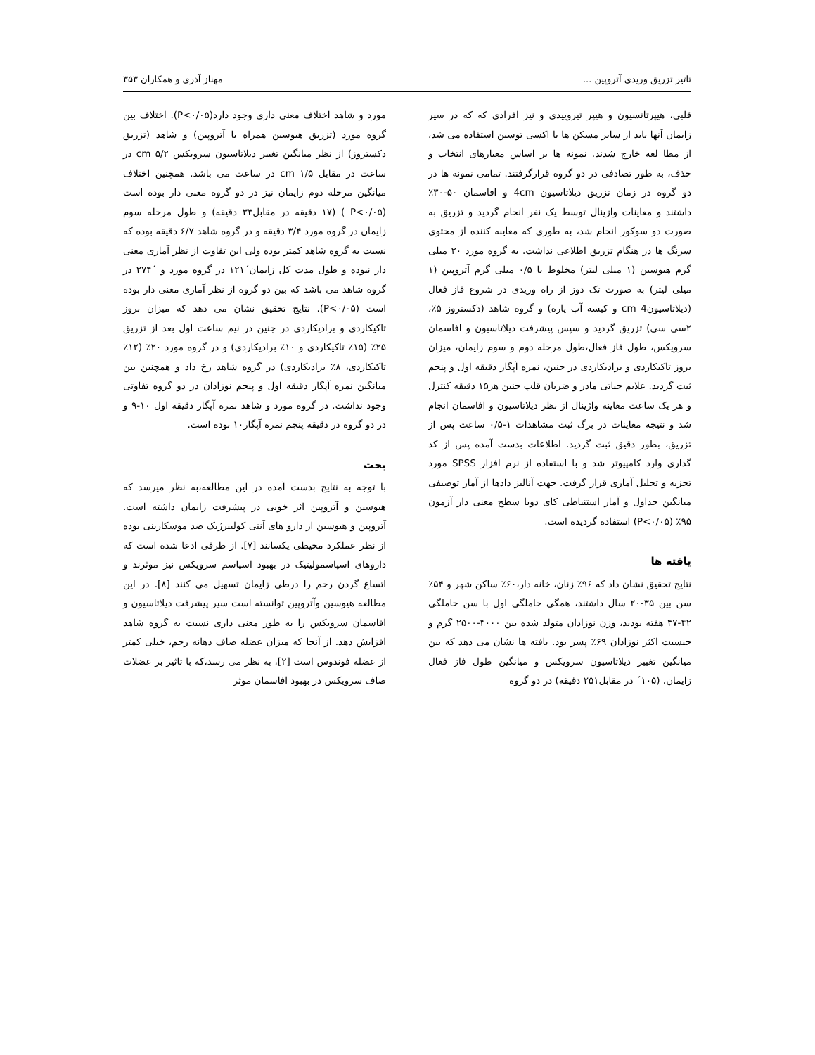تاثیر تزریق وریدی آتروپین ... مهناز آذری و همکاران ۳۵۳
قلبی، هیپرتانسیون و هیپر تیروییدی و نیز افرادی که که در سیر زایمان آنها باید از سایر مسکن ها یا اکسی توسین استفاده می شد، از مطا لعه خارج شدند. نمونه ها بر اساس معیارهای انتخاب و حذف، به طور تصادفی در دو گروه قرارگرفتند. تمامی نمونه ها در دو گروه در زمان تزریق دیلاتاسیون 4cm و افاسمان ۵۰-۳۰٪ داشتند و معاینات واژینال توسط یک نفر انجام گردید و تزریق به صورت دو سوکور انجام شد، به طوری که معاینه کننده از محتوی سرنگ ها در هنگام تزریق اطلاعی نداشت. به گروه مورد ۲۰ میلی گرم هیوسین (۱ میلی لیتر) مخلوط با ۰/۵ میلی گرم آتروپین (۱ میلی لیتر) به صورت تک دوز از راه وریدی در شروع فاز فعال (دیلاتاسیون4 cm و کیسه آب پاره) و گروه شاهد (دکستروز ۵٪، ۲سی سی) تزریق گردید و سپس پیشرفت دیلاتاسیون و افاسمان سرویکس، طول فاز فعال،طول مرحله دوم و سوم زایمان، میزان بروز تاکیکاردی و برادیکاردی در جنین، نمره آپگار دقیقه اول و پنجم ثبت گردید. علایم حیاتی مادر و ضربان قلب جنین هر۱۵ دقیقه کنترل و هر یک ساعت معاینه واژینال از نظر دیلاتاسیون و افاسمان انجام شد و نتیجه معاینات در برگ ثبت مشاهدات ۱-۰/۵ ساعت پس از تزریق، بطور دقیق ثبت گردید. اطلاعات بدست آمده پس از کد گذاری وارد کامپیوتر شد و با استفاده از نرم افزار SPSS مورد تجزیه و تحلیل آماری قرار گرفت. جهت آنالیز دادها از آمار توصیفی میانگین جداول و آمار استنباطی کای دوبا سطح معنی دار آزمون ۹۵٪ (P<۰/۰۵) استفاده گردیده است.
یافته ها
نتایج تحقیق نشان داد که ۹۶٪ زنان، خانه دار،۶۰٪ ساکن شهر و ۵۴٪ سن بین ۳۵-۲۰ سال داشتند، همگی حاملگی اول با سن حاملگی ۴۲-۳۷ هفته بودند، وزن نوزادان متولد شده بین ۴۰۰۰-۲۵۰۰ گرم و جنسیت اکثر نوزادان ۶۹٪ پسر بود. یافته ها نشان می دهد که بین میانگین تغییر دیلاتاسیون سرویکس و میانگین طول فاز فعال زایمان، (۱۰۵´ در مقابل۲۵۱ دقیقه) در دو گروه
مورد و شاهد اختلاف معنی داری وجود دارد(P<۰/۰۵). اختلاف بین گروه مورد (تزریق هیوسین همراه با آتروپین) و شاهد (تزریق دکستروز) از نظر میانگین تغییر دیلاتاسیون سرویکس cm ۵/۲ در ساعت در مقابل cm ۱/۵ در ساعت می باشد. همچنین اختلاف میانگین مرحله دوم زایمان نیز در دو گروه معنی دار بوده است (P<۰/۰۵ ) (۱۷ دقیقه در مقابل۳۳ دقیقه) و طول مرحله سوم زایمان در گروه مورد ۳/۴ دقیقه و در گروه شاهد ۶/۷ دقیقه بوده که نسبت به گروه شاهد کمتر بوده ولی این تفاوت از نظر آماری معنی دار نبوده و طول مدت کل زایمان´۱۲۱ در گروه مورد و ´۲۷۴ در گروه شاهد می باشد که بین دو گروه از نظر آماری معنی دار بوده است (P<۰/۰۵). نتایج تحقیق نشان می دهد که میزان بروز تاکیکاردی و برادیکاردی در جنین در نیم ساعت اول بعد از تزریق ۲۵٪ (۱۵٪ تاکیکاردی و ۱۰٪ برادیکاردی) و در گروه مورد ۲۰٪ (۱۲٪ تاکیکاردی، ۸٪ برادیکاردی) در گروه شاهد رخ داد و همچنین بین میانگین نمره آپگار دقیقه اول و پنجم نوزادان در دو گروه تفاوتی وجود نداشت. در گروه مورد و شاهد نمره آپگار دقیقه اول ۱۰-۹ و در دو گروه در دقیقه پنجم نمره آپگار۱۰ بوده است.
بحث
با توجه به نتایج بدست آمده در این مطالعه،به نظر میرسد که هیوسین و آتروپین اثر خوبی در پیشرفت زایمان داشته است. آتروپین و هیوسین از دارو های آنتی کولینرژیک ضد موسکارینی بوده از نظر عملکرد محیطی یکسانند [۷]. از طرفی ادعا شده است که داروهای اسپاسمولیتیک در بهبود اسپاسم سرویکس نیز موثرند و اتساع گردن رحم را درطی زایمان تسهیل می کنند [۸]. در این مطالعه هیوسین وآتروپین توانسته است سیر پیشرفت دیلاتاسیون و افاسمان سرویکس را به طور معنی داری نسبت به گروه شاهد افزایش دهد. از آنجا که میزان عضله صاف دهانه رحم، خیلی کمتر از عضله فوندوس است [۲]، به نظر می رسد،که با تاثیر بر عضلات صاف سرویکس در بهبود افاسمان موثر